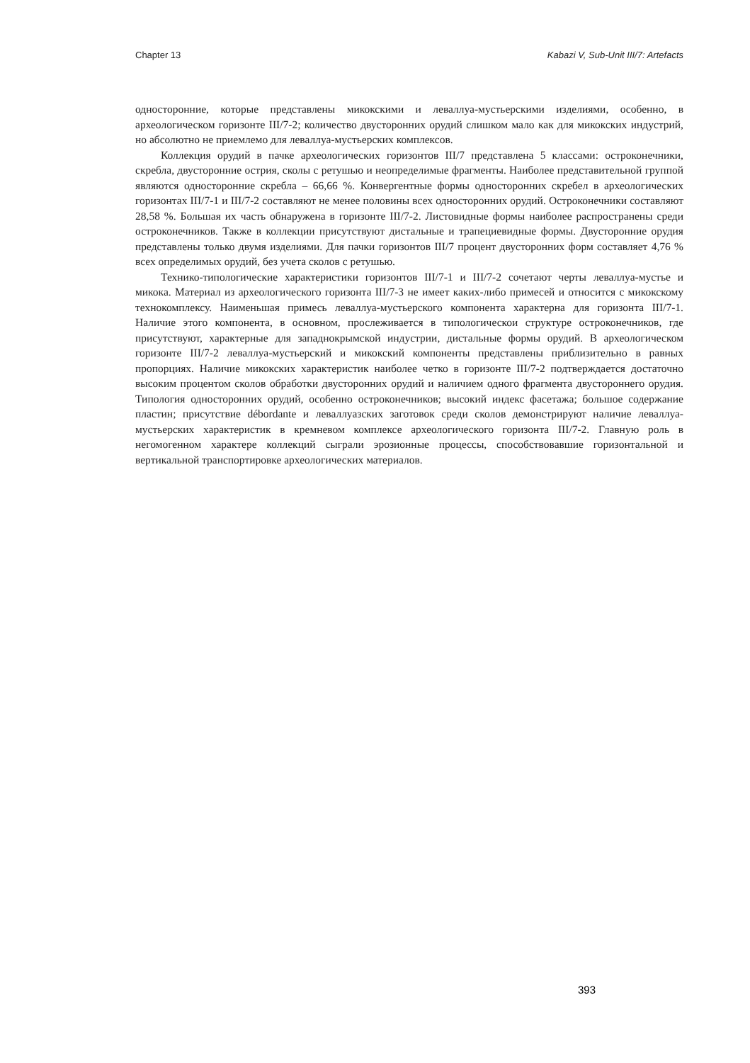Chapter 13 Kabazi V, Sub-Unit III/7: Artefacts
односторонние, которые представлены микокскими и леваллуа-мустьерскими изделиями, особенно, в археологическом горизонте III/7-2; количество двусторонних орудий слишком мало как для микокских индустрий, но абсолютно не приемлемо для леваллуа-мустьерских комплексов.
Коллекция орудий в пачке археологических горизонтов III/7 представлена 5 классами: остроконечники, скребла, двусторонние острия, сколы с ретушью и неопределимые фрагменты. Наиболее представительной группой являются односторонние скребла – 66,66 %. Конвергентные формы односторонних скребел в археологических горизонтах III/7-1 и III/7-2 составляют не менее половины всех односторонних орудий. Остроконечники составляют 28,58 %. Большая их часть обнаружена в горизонте III/7-2. Листовидные формы наиболее распространены среди остроконечников. Также в коллекции присутствуют дистальные и трапециевидные формы. Двусторонние орудия представлены только двумя изделиями. Для пачки горизонтов III/7 процент двусторонних форм составляет 4,76 % всех определимых орудий, без учета сколов с ретушью.
Технико-типологические характеристики горизонтов III/7-1 и III/7-2 сочетают черты леваллуа-мустье и микока. Материал из археологического горизонта III/7-3 не имеет каких-либо примесей и относится с микокскому технокомплексу. Наименьшая примесь леваллуа-мустьерского компонента характерна для горизонта III/7-1. Наличие этого компонента, в основном, прослеживается в типологическои структуре остроконечников, где присутствуют, характерные для западнокрымской индустрии, дистальные формы орудий. В археологическом горизонте III/7-2 леваллуа-мустьерский и микокский компоненты представлены приблизительно в равных пропорциях. Наличие микокских характеристик наиболее четко в горизонте III/7-2 подтверждается достаточно высоким процентом сколов обработки двусторонних орудий и наличием одного фрагмента двустороннего орудия. Типология односторонних орудий, особенно остроконечников; высокий индекс фасетажа; большое содержание пластин; присутствие débordante и леваллуазских заготовок среди сколов демонстрируют наличие леваллуа-мустьерских характеристик в кремневом комплексе археологического горизонта III/7-2. Главную роль в негомогенном характере коллекций сыграли эрозионные процессы, способствовавшие горизонтальной и вертикальной транспортировке археологических материалов.
393